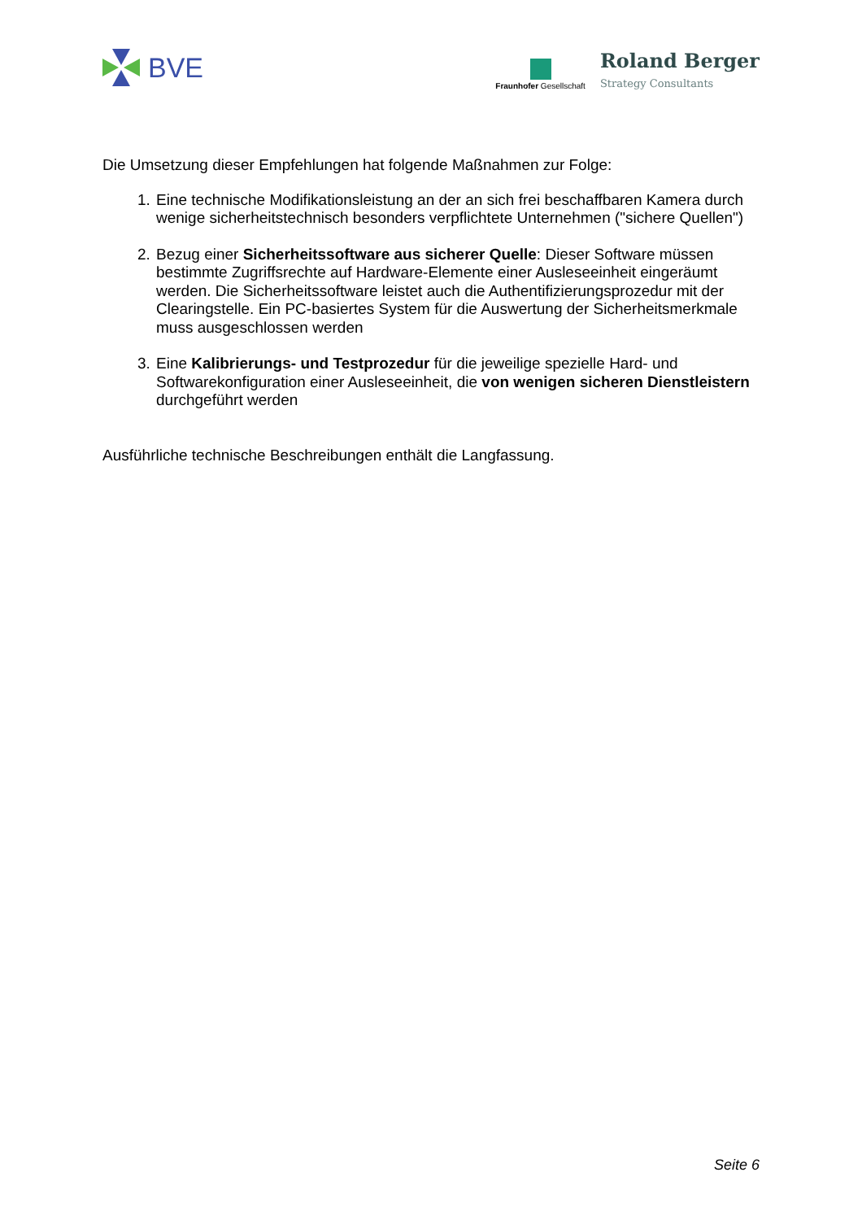BVE
Fraunhofer Gesellschaft
Roland Berger
Strategy Consultants
Die Umsetzung dieser Empfehlungen hat folgende Maßnahmen zur Folge:
1. Eine technische Modifikationsleistung an der an sich frei beschaffbaren Kamera durch wenige sicherheitstechnisch besonders verpflichtete Unternehmen ("sichere Quellen")
2. Bezug einer Sicherheitssoftware aus sicherer Quelle: Dieser Software müssen bestimmte Zugriffsrechte auf Hardware-Elemente einer Ausleseeinheit eingeräumt werden. Die Sicherheitssoftware leistet auch die Authentifizierungsprozedur mit der Clearingstelle. Ein PC-basiertes System für die Auswertung der Sicherheitsmerkmale muss ausgeschlossen werden
3. Eine Kalibrierungs- und Testprozedur für die jeweilige spezielle Hard- und Softwarekonfiguration einer Ausleseeinheit, die von wenigen sicheren Dienstleistern durchgeführt werden
Ausführliche technische Beschreibungen enthält die Langfassung.
Seite 6